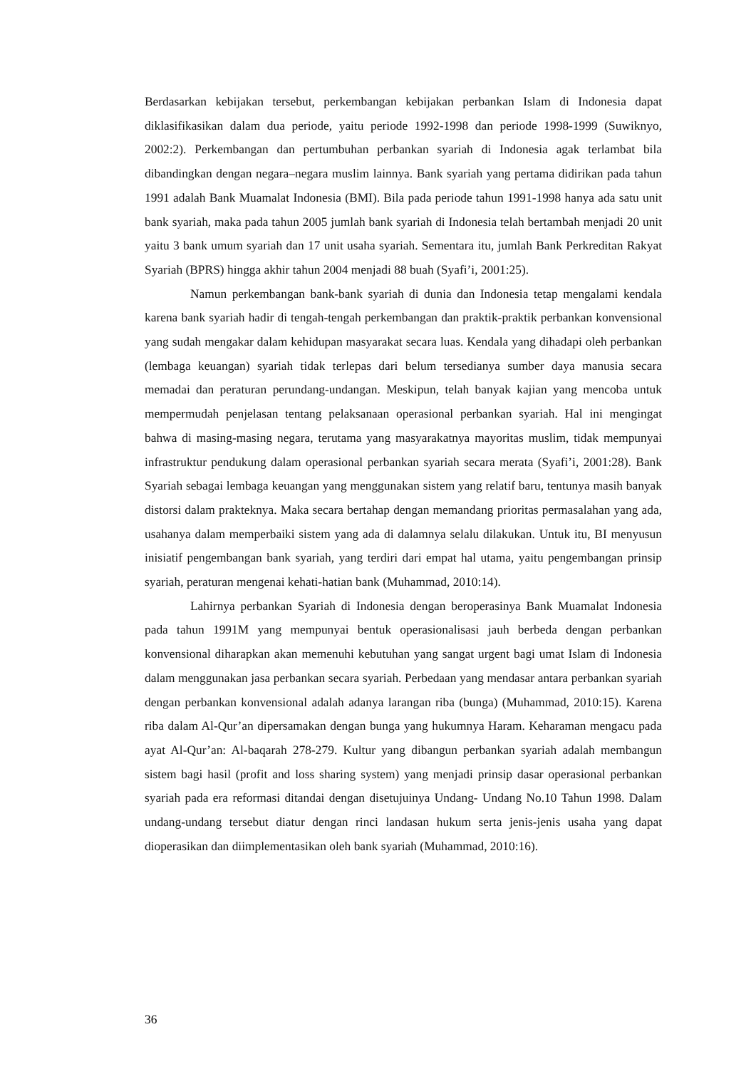Berdasarkan kebijakan tersebut, perkembangan kebijakan perbankan Islam di Indonesia dapat diklasifikasikan dalam dua periode, yaitu periode 1992-1998 dan periode 1998-1999 (Suwiknyo, 2002:2). Perkembangan dan pertumbuhan perbankan syariah di Indonesia agak terlambat bila dibandingkan dengan negara–negara muslim lainnya. Bank syariah yang pertama didirikan pada tahun 1991 adalah Bank Muamalat Indonesia (BMI). Bila pada periode tahun 1991-1998 hanya ada satu unit bank syariah, maka pada tahun 2005 jumlah bank syariah di Indonesia telah bertambah menjadi 20 unit yaitu 3 bank umum syariah dan 17 unit usaha syariah. Sementara itu, jumlah Bank Perkreditan Rakyat Syariah (BPRS) hingga akhir tahun 2004 menjadi 88 buah (Syafi’i, 2001:25).
Namun perkembangan bank-bank syariah di dunia dan Indonesia tetap mengalami kendala karena bank syariah hadir di tengah-tengah perkembangan dan praktik-praktik perbankan konvensional yang sudah mengakar dalam kehidupan masyarakat secara luas. Kendala yang dihadapi oleh perbankan (lembaga keuangan) syariah tidak terlepas dari belum tersedianya sumber daya manusia secara memadai dan peraturan perundang-undangan. Meskipun, telah banyak kajian yang mencoba untuk mempermudah penjelasan tentang pelaksanaan operasional perbankan syariah. Hal ini mengingat bahwa di masing-masing negara, terutama yang masyarakatnya mayoritas muslim, tidak mempunyai infrastruktur pendukung dalam operasional perbankan syariah secara merata (Syafi’i, 2001:28). Bank Syariah sebagai lembaga keuangan yang menggunakan sistem yang relatif baru, tentunya masih banyak distorsi dalam prakteknya. Maka secara bertahap dengan memandang prioritas permasalahan yang ada, usahanya dalam memperbaiki sistem yang ada di dalamnya selalu dilakukan. Untuk itu, BI menyusun inisiatif pengembangan bank syariah, yang terdiri dari empat hal utama, yaitu pengembangan prinsip syariah, peraturan mengenai kehati-hatian bank (Muhammad, 2010:14).
Lahirnya perbankan Syariah di Indonesia dengan beroperasinya Bank Muamalat Indonesia pada tahun 1991M yang mempunyai bentuk operasionalisasi jauh berbeda dengan perbankan konvensional diharapkan akan memenuhi kebutuhan yang sangat urgent bagi umat Islam di Indonesia dalam menggunakan jasa perbankan secara syariah. Perbedaan yang mendasar antara perbankan syariah dengan perbankan konvensional adalah adanya larangan riba (bunga) (Muhammad, 2010:15). Karena riba dalam Al-Qur’an dipersamakan dengan bunga yang hukumnya Haram. Keharaman mengacu pada ayat Al-Qur’an: Al-baqarah 278-279. Kultur yang dibangun perbankan syariah adalah membangun sistem bagi hasil (profit and loss sharing system) yang menjadi prinsip dasar operasional perbankan syariah pada era reformasi ditandai dengan disetujuinya Undang- Undang No.10 Tahun 1998. Dalam undang-undang tersebut diatur dengan rinci landasan hukum serta jenis-jenis usaha yang dapat dioperasikan dan diimplementasikan oleh bank syariah (Muhammad, 2010:16).
36